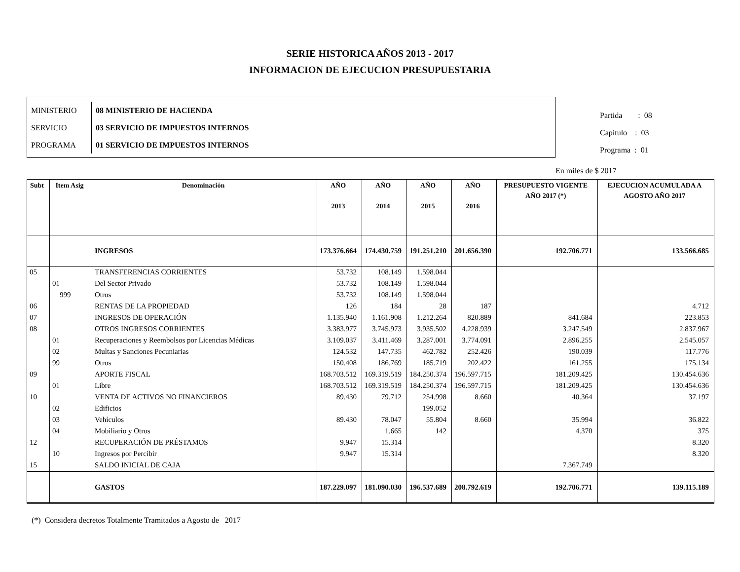SERIE HISTORICA AÑOS 2013 - 2017
INFORMACION DE EJECUCION PRESUPUESTARIA
| MINISTERIO | 08 MINISTERIO DE HACIENDA |
| SERVICIO | 03 SERVICIO DE IMPUESTOS INTERNOS |
| PROGRAMA | 01 SERVICIO DE IMPUESTOS INTERNOS |
Partida : 08
Capítulo : 03
Programa : 01
En miles de $ 2017
| Subt | Item Asig | Denominación | AÑO 2013 | AÑO 2014 | AÑO 2015 | AÑO 2016 | PRESUPUESTO VIGENTE AÑO 2017 (*) | EJECUCION ACUMULADA A AGOSTO AÑO 2017 |
| --- | --- | --- | --- | --- | --- | --- | --- | --- |
| | | INGRESOS | 173.376.664 | 174.430.759 | 191.251.210 | 201.656.390 | 192.706.771 | 133.566.685 |
| 05 | | TRANSFERENCIAS CORRIENTES | 53.732 | 108.149 | 1.598.044 | | | |
| | 01 | Del Sector Privado | 53.732 | 108.149 | 1.598.044 | | | |
| | 999 | Otros | 53.732 | 108.149 | 1.598.044 | | | |
| 06 | | RENTAS DE LA PROPIEDAD | 126 | 184 | 28 | 187 | | 4.712 |
| 07 | | INGRESOS DE OPERACIÓN | 1.135.940 | 1.161.908 | 1.212.264 | 820.889 | 841.684 | 223.853 |
| 08 | | OTROS INGRESOS CORRIENTES | 3.383.977 | 3.745.973 | 3.935.502 | 4.228.939 | 3.247.549 | 2.837.967 |
| | 01 | Recuperaciones y Reembolsos por Licencias Médicas | 3.109.037 | 3.411.469 | 3.287.001 | 3.774.091 | 2.896.255 | 2.545.057 |
| | 02 | Multas y Sanciones Pecuniarias | 124.532 | 147.735 | 462.782 | 252.426 | 190.039 | 117.776 |
| | 99 | Otros | 150.408 | 186.769 | 185.719 | 202.422 | 161.255 | 175.134 |
| 09 | | APORTE FISCAL | 168.703.512 | 169.319.519 | 184.250.374 | 196.597.715 | 181.209.425 | 130.454.636 |
| | 01 | Libre | 168.703.512 | 169.319.519 | 184.250.374 | 196.597.715 | 181.209.425 | 130.454.636 |
| 10 | | VENTA DE ACTIVOS NO FINANCIEROS | 89.430 | 79.712 | 254.998 | 8.660 | 40.364 | 37.197 |
| | 02 | Edificios | | | 199.052 | | | |
| | 03 | Vehículos | 89.430 | 78.047 | 55.804 | 8.660 | 35.994 | 36.822 |
| | 04 | Mobiliario y Otros | | 1.665 | 142 | | 4.370 | 375 |
| 12 | | RECUPERACIÓN DE PRÉSTAMOS | 9.947 | 15.314 | | | | 8.320 |
| | 10 | Ingresos por Percibir | 9.947 | 15.314 | | | | 8.320 |
| 15 | | SALDO INICIAL DE CAJA | | | | | 7.367.749 | |
| | | GASTOS | 187.229.097 | 181.090.030 | 196.537.689 | 208.792.619 | 192.706.771 | 139.115.189 |
(*) Considera decretos Totalmente Tramitados a Agosto de 2017